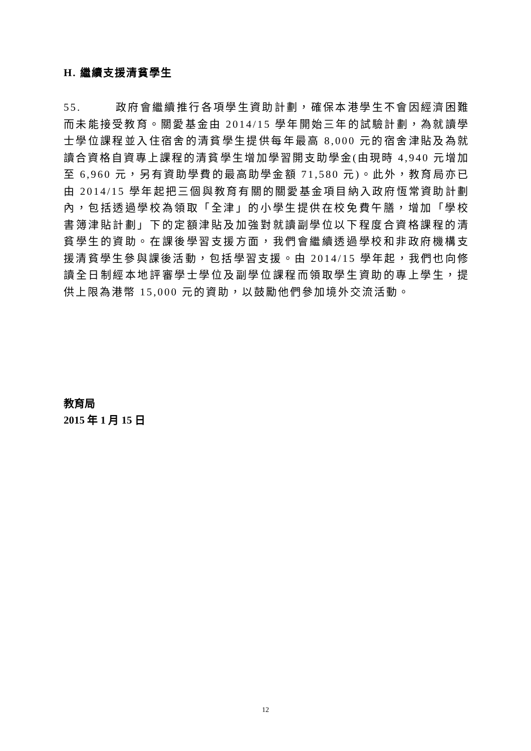H. 繼續支援清貧學生
55. 政府會繼續推行各項學生資助計劃，確保本港學生不會因經濟困難而未能接受教育。關愛基金由 2014/15 學年開始三年的試驗計劃，為就讀學士學位課程並入住宿舍的清貧學生提供每年最高 8,000 元的宿舍津貼及為就讀合資格自資專上課程的清貧學生增加學習開支助學金(由現時 4,940 元增加至 6,960 元，另有資助學費的最高助學金額 71,580 元)。此外，教育局亦已由 2014/15 學年起把三個與教育有關的關愛基金項目納入政府恆常資助計劃內，包括透過學校為領取「全津」的小學生提供在校免費午膳，增加「學校書簿津貼計劃」下的定額津貼及加強對就讀副學位以下程度合資格課程的清貧學生的資助。在課後學習支援方面，我們會繼續透過學校和非政府機構支援清貧學生參與課後活動，包括學習支援。由 2014/15 學年起，我們也向修讀全日制經本地評審學士學位及副學位課程而領取學生資助的專上學生，提供上限為港幣 15,000 元的資助，以鼓勵他們參加境外交流活動。
教育局
2015 年 1 月 15 日
12